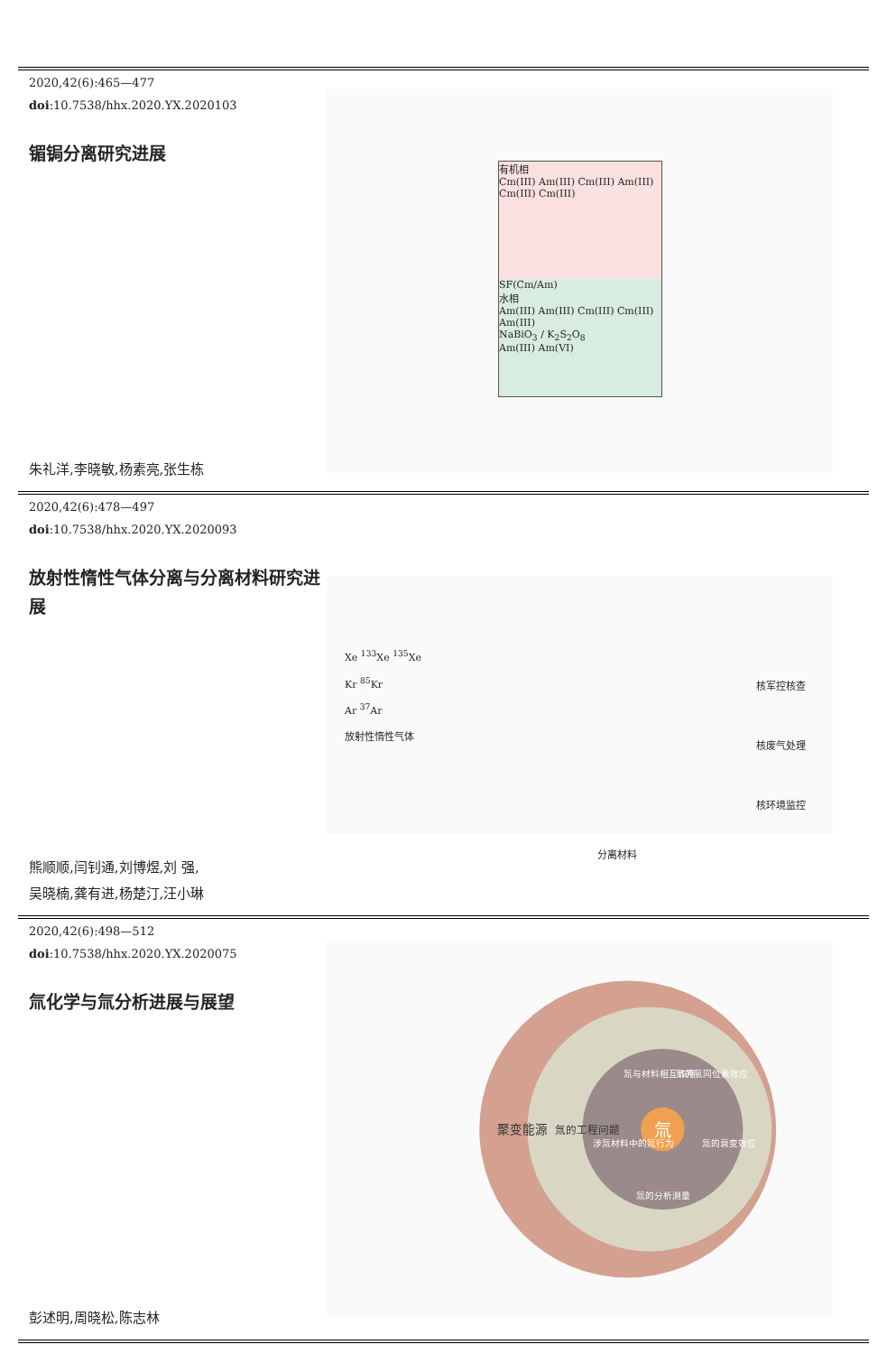2020,42(6):465—477
doi:10.7538/hhx.2020.YX.2020103
镅锔分离研究进展
朱礼洋,李晓敏,杨素亮,张生栋
有机相
Cm(III) Am(III) Cm(III) Am(III) Cm(III) Cm(III)
SF(Cm/Am)
水相
Am(III) Am(III) Cm(III) Cm(III) Am(III)
NaBiO<sub>3</sub> / K<sub>2</sub>S<sub>2</sub>O<sub>8</sub>
Am(III) Am(VI)
2020,42(6):478—497
doi:10.7538/hhx.2020.YX.2020093
放射性惰性气体分离与分离材料研究进展
熊顺顺,闫钊通,刘博煜,刘 强,
吴晓楠,龚有进,杨楚汀,汪小琳
Xe <sup>133</sup>Xe <sup>135</sup>Xe
Kr <sup>85</sup>Kr
Ar <sup>37</sup>Ar
放射性惰性气体
分离材料
核军控核查
核废气处理
核环境监控
2020,42(6):498—512
doi:10.7538/hhx.2020.YX.2020075
氚化学与氚分析进展与展望
彭述明,周晓松,陈志林
氚
聚变能源
氚的工程问题
氚与材料相互作用
氚的氢同位素效应
氚的衰变效应
氚的分析测量
涉氚材料中的氚行为